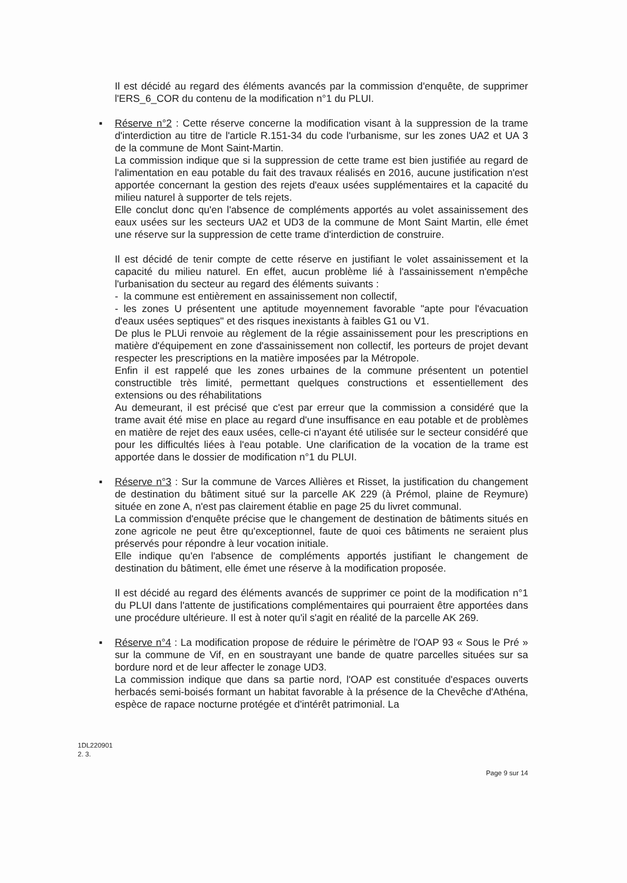Il est décidé au regard des éléments avancés par la commission d'enquête, de supprimer l'ERS_6_COR du contenu de la modification n°1 du PLUI.
▪
Réserve n°2 : Cette réserve concerne la modification visant à la suppression de la trame d'interdiction au titre de l'article R.151-34 du code l'urbanisme, sur les zones UA2 et UA 3 de la commune de Mont Saint-Martin.
La commission indique que si la suppression de cette trame est bien justifiée au regard de l'alimentation en eau potable du fait des travaux réalisés en 2016, aucune justification n'est apportée concernant la gestion des rejets d'eaux usées supplémentaires et la capacité du milieu naturel à supporter de tels rejets.
Elle conclut donc qu'en l'absence de compléments apportés au volet assainissement des eaux usées sur les secteurs UA2 et UD3 de la commune de Mont Saint Martin, elle émet une réserve sur la suppression de cette trame d'interdiction de construire.
Il est décidé de tenir compte de cette réserve en justifiant le volet assainissement et la capacité du milieu naturel. En effet, aucun problème lié à l'assainissement n'empêche l'urbanisation du secteur au regard des éléments suivants :
- la commune est entièrement en assainissement non collectif,
- les zones U présentent une aptitude moyennement favorable "apte pour l'évacuation d'eaux usées septiques" et des risques inexistants à faibles G1 ou V1.
De plus le PLUi renvoie au règlement de la régie assainissement pour les prescriptions en matière d'équipement en zone d'assainissement non collectif, les porteurs de projet devant respecter les prescriptions en la matière imposées par la Métropole.
Enfin il est rappelé que les zones urbaines de la commune présentent un potentiel constructible très limité, permettant quelques constructions et essentiellement des extensions ou des réhabilitations
Au demeurant, il est précisé que c'est par erreur que la commission a considéré que la trame avait été mise en place au regard d'une insuffisance en eau potable et de problèmes en matière de rejet des eaux usées, celle-ci n'ayant été utilisée sur le secteur considéré que pour les difficultés liées à l'eau potable. Une clarification de la vocation de la trame est apportée dans le dossier de modification n°1 du PLUI.
▪
Réserve n°3 : Sur la commune de Varces Allières et Risset, la justification du changement de destination du bâtiment situé sur la parcelle AK 229 (à Prémol, plaine de Reymure) située en zone A, n'est pas clairement établie en page 25 du livret communal.
La commission d'enquête précise que le changement de destination de bâtiments situés en zone agricole ne peut être qu'exceptionnel, faute de quoi ces bâtiments ne seraient plus préservés pour répondre à leur vocation initiale.
Elle indique qu'en l'absence de compléments apportés justifiant le changement de destination du bâtiment, elle émet une réserve à la modification proposée.
Il est décidé au regard des éléments avancés de supprimer ce point de la modification n°1 du PLUI dans l'attente de justifications complémentaires qui pourraient être apportées dans une procédure ultérieure. Il est à noter qu'il s'agit en réalité de la parcelle AK 269.
▪
Réserve n°4 : La modification propose de réduire le périmètre de l'OAP 93 « Sous le Pré » sur la commune de Vif, en en soustrayant une bande de quatre parcelles situées sur sa bordure nord et de leur affecter le zonage UD3.
La commission indique que dans sa partie nord, l'OAP est constituée d'espaces ouverts herbacés semi-boisés formant un habitat favorable à la présence de la Chevêche d'Athéna, espèce de rapace nocturne protégée et d'intérêt patrimonial. La
1DL220901
2. 3.
Page 9 sur 14